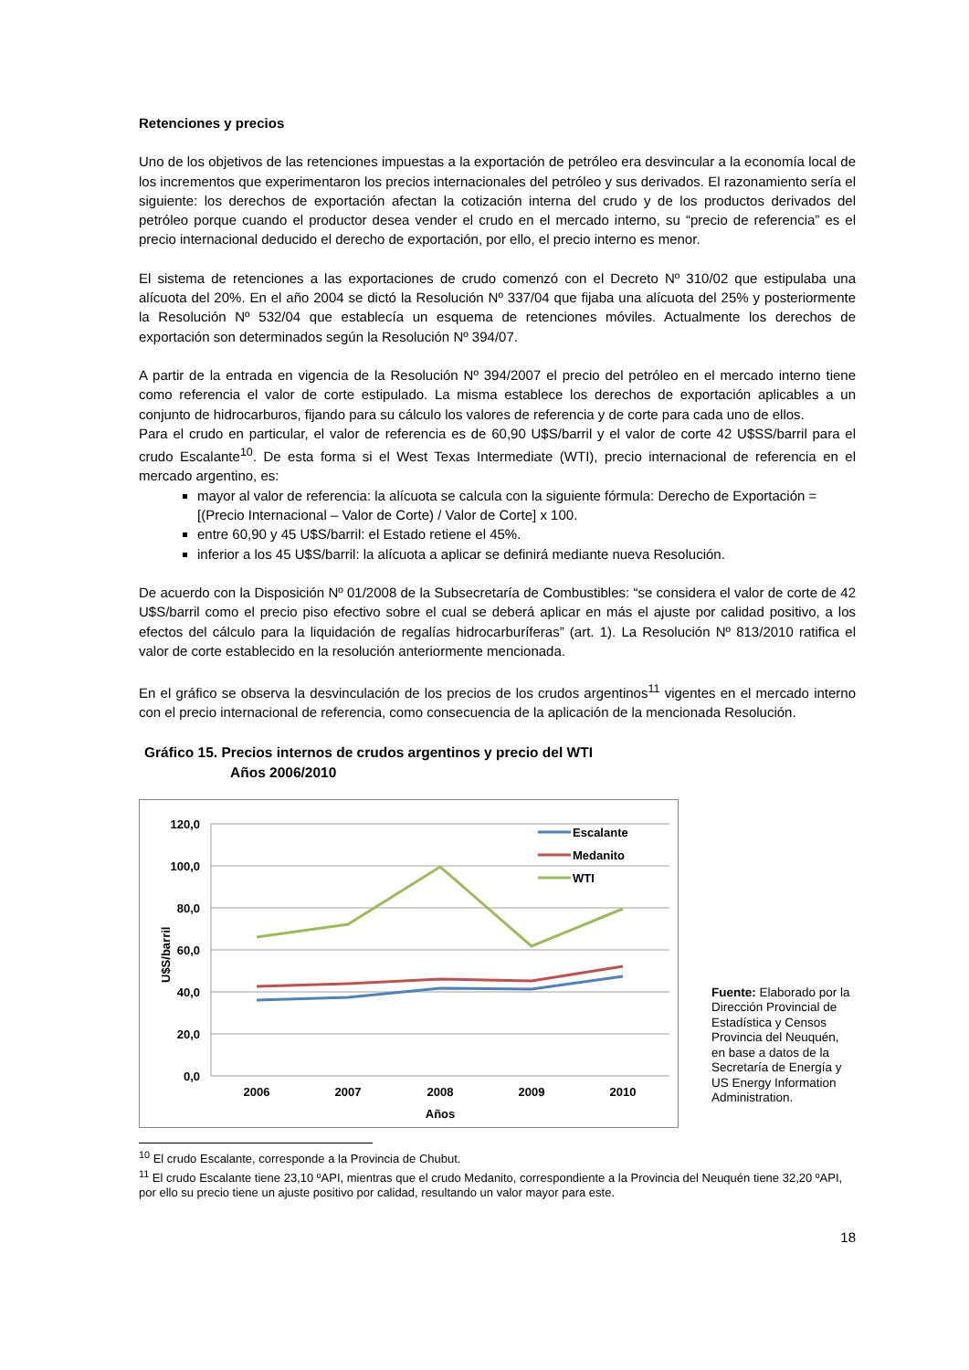Retenciones y precios
Uno de los objetivos de las retenciones impuestas a la exportación de petróleo era desvincular a la economía local de los incrementos que experimentaron los precios internacionales del petróleo y sus derivados. El razonamiento sería el siguiente: los derechos de exportación afectan la cotización interna del crudo y de los productos derivados del petróleo porque cuando el productor desea vender el crudo en el mercado interno, su “precio de referencia” es el precio internacional deducido el derecho de exportación, por ello, el precio interno es menor.
El sistema de retenciones a las exportaciones de crudo comenzó con el Decreto Nº 310/02 que estipulaba una alícuota del 20%. En el año 2004 se dictó la Resolución Nº 337/04 que fijaba una alícuota del 25% y posteriormente la Resolución Nº 532/04 que establecía un esquema de retenciones móviles. Actualmente los derechos de exportación son determinados según la Resolución Nº 394/07.
A partir de la entrada en vigencia de la Resolución Nº 394/2007 el precio del petróleo en el mercado interno tiene como referencia el valor de corte estipulado. La misma establece los derechos de exportación aplicables a un conjunto de hidrocarburos, fijando para su cálculo los valores de referencia y de corte para cada uno de ellos.
Para el crudo en particular, el valor de referencia es de 60,90 U$S/barril y el valor de corte 42 U$SS/barril para el crudo Escalante<sup>10</sup>. De esta forma si el West Texas Intermediate (WTI), precio internacional de referencia en el mercado argentino, es:
mayor al valor de referencia: la alícuota se calcula con la siguiente fórmula: Derecho de Exportación = [(Precio Internacional – Valor de Corte) / Valor de Corte] x 100.
entre 60,90 y 45 U$S/barril: el Estado retiene el 45%.
inferior a los 45 U$S/barril: la alícuota a aplicar se definirá mediante nueva Resolución.
De acuerdo con la Disposición Nº 01/2008 de la Subsecretaría de Combustibles: “se considera el valor de corte de 42 U$S/barril como el precio piso efectivo sobre el cual se deberá aplicar en más el ajuste por calidad positivo, a los efectos del cálculo para la liquidación de regalías hidrocarburíferas” (art. 1). La Resolución Nº 813/2010 ratifica el valor de corte establecido en la resolución anteriormente mencionada.
En el gráfico se observa la desvinculación de los precios de los crudos argentinos<sup>11</sup> vigentes en el mercado interno con el precio internacional de referencia, como consecuencia de la aplicación de la mencionada Resolución.
Gráfico 15. Precios internos de crudos argentinos y precio del WTI
Años 2006/2010
120,0
100,0
80,0
60,0
40,0
20,0
0,0
2006
2007
2008
2009
2010
Años
U$S/barril
Escalante
Medanito
WTI
Fuente: Elaborado por la Dirección Provincial de Estadística y Censos Provincia del Neuquén, en base a datos de la Secretaría de Energía y US Energy Information Administration.
<sup>10</sup> El crudo Escalante, corresponde a la Provincia de Chubut.
<sup>11</sup> El crudo Escalante tiene 23,10 ºAPI, mientras que el crudo Medanito, correspondiente a la Provincia del Neuquén tiene 32,20 ºAPI, por ello su precio tiene un ajuste positivo por calidad, resultando un valor mayor para este.
18